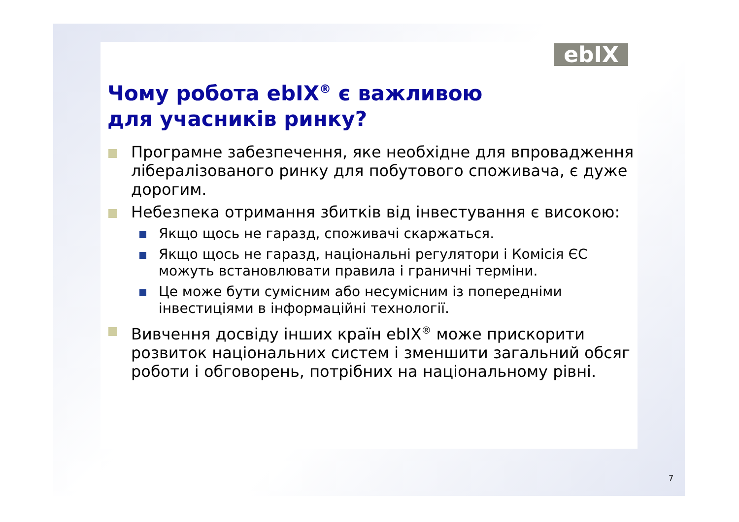ebIX
Чому робота ebIX<sup>®</sup> є важливою
для учасників ринку?
Програмне забезпечення, яке необхідне для впровадження лібералізованого ринку для побутового споживача, є дуже дорогим.
Небезпека отримання збитків від інвестування є високою:
Якщо щось не гаразд, споживачі скаржаться.
Якщо щось не гаразд, національні регулятори і Комісія ЄС можуть встановлювати правила і граничні терміни.
Це може бути сумісним або несумісним із попередніми інвестиціями в інформаційні технології.
Вивчення досвіду інших країн ebIX<sup>®</sup> може прискорити розвиток національних систем і зменшити загальний обсяг роботи і обговорень, потрібних на національному рівні.
7